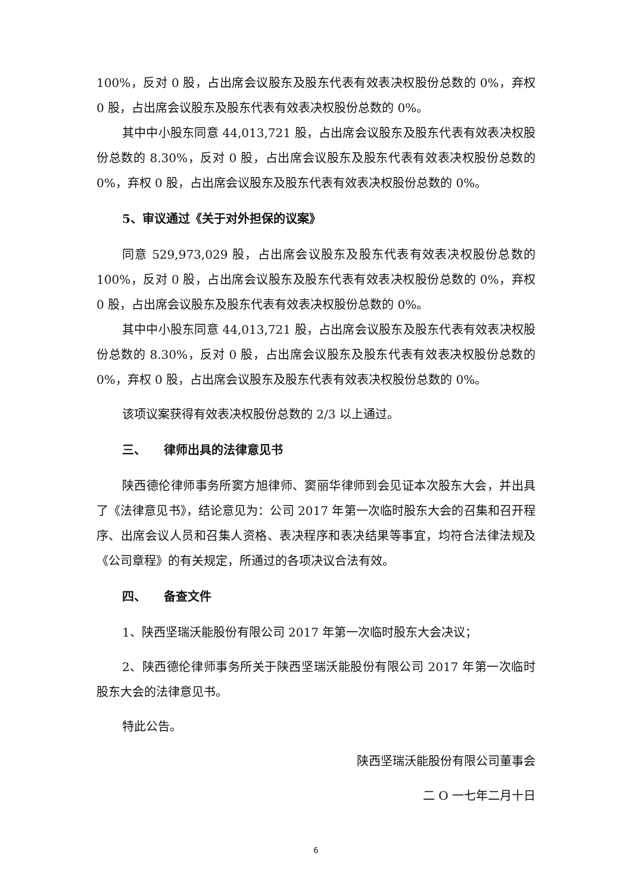100%，反对 0 股，占出席会议股东及股东代表有效表决权股份总数的 0%，弃权 0 股，占出席会议股东及股东代表有效表决权股份总数的 0%。
其中中小股东同意 44,013,721 股，占出席会议股东及股东代表有效表决权股份总数的 8.30%，反对 0 股，占出席会议股东及股东代表有效表决权股份总数的 0%，弃权 0 股，占出席会议股东及股东代表有效表决权股份总数的 0%。
5、审议通过《关于对外担保的议案》
同意 529,973,029 股，占出席会议股东及股东代表有效表决权股份总数的 100%，反对 0 股，占出席会议股东及股东代表有效表决权股份总数的 0%，弃权 0 股，占出席会议股东及股东代表有效表决权股份总数的 0%。
其中中小股东同意 44,013,721 股，占出席会议股东及股东代表有效表决权股份总数的 8.30%，反对 0 股，占出席会议股东及股东代表有效表决权股份总数的 0%，弃权 0 股，占出席会议股东及股东代表有效表决权股份总数的 0%。
该项议案获得有效表决权股份总数的 2/3 以上通过。
三、　　律师出具的法律意见书
陕西德伦律师事务所窦方旭律师、窦丽华律师到会见证本次股东大会，并出具了《法律意见书》，结论意见为：公司 2017 年第一次临时股东大会的召集和召开程序、出席会议人员和召集人资格、表决程序和表决结果等事宜，均符合法律法规及《公司章程》的有关规定，所通过的各项决议合法有效。
四、　　备查文件
1、陕西坚瑞沃能股份有限公司 2017 年第一次临时股东大会决议；
2、陕西德伦律师事务所关于陕西坚瑞沃能股份有限公司 2017 年第一次临时股东大会的法律意见书。
特此公告。
陕西坚瑞沃能股份有限公司董事会
二 O 一七年二月十日
6